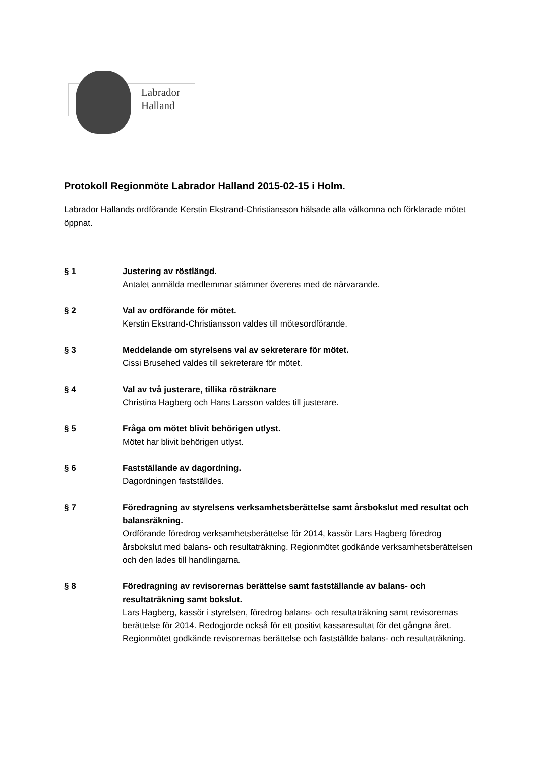Labrador
Halland
Protokoll Regionmöte Labrador Halland 2015-02-15 i Holm.
Labrador Hallands ordförande Kerstin Ekstrand-Christiansson hälsade alla välkomna och förklarade mötet öppnat.
§ 1 Justering av röstlängd.
Antalet anmälda medlemmar stämmer överens med de närvarande.
§ 2 Val av ordförande för mötet.
Kerstin Ekstrand-Christiansson valdes till mötesordförande.
§ 3 Meddelande om styrelsens val av sekreterare för mötet.
Cissi Brusehed valdes till sekreterare för mötet.
§ 4 Val av två justerare, tillika rösträknare
Christina Hagberg och Hans Larsson valdes till justerare.
§ 5 Fråga om mötet blivit behörigen utlyst.
Mötet har blivit behörigen utlyst.
§ 6 Fastställande av dagordning.
Dagordningen fastställdes.
§ 7 Föredragning av styrelsens verksamhetsberättelse samt årsbokslut med resultat och balansräkning.
Ordförande föredrog verksamhetsberättelse för 2014, kassör Lars Hagberg föredrog årsbokslut med balans- och resultaträkning. Regionmötet godkände verksamhetsberättelsen och den lades till handlingarna.
§ 8 Föredragning av revisorernas berättelse samt fastställande av balans- och resultaträkning samt bokslut.
Lars Hagberg, kassör i styrelsen, föredrog balans- och resultaträkning samt revisorernas berättelse för 2014. Redogjorde också för ett positivt kassaresultat för det gångna året.
Regionmötet godkände revisorernas berättelse och fastställde balans- och resultaträkning.